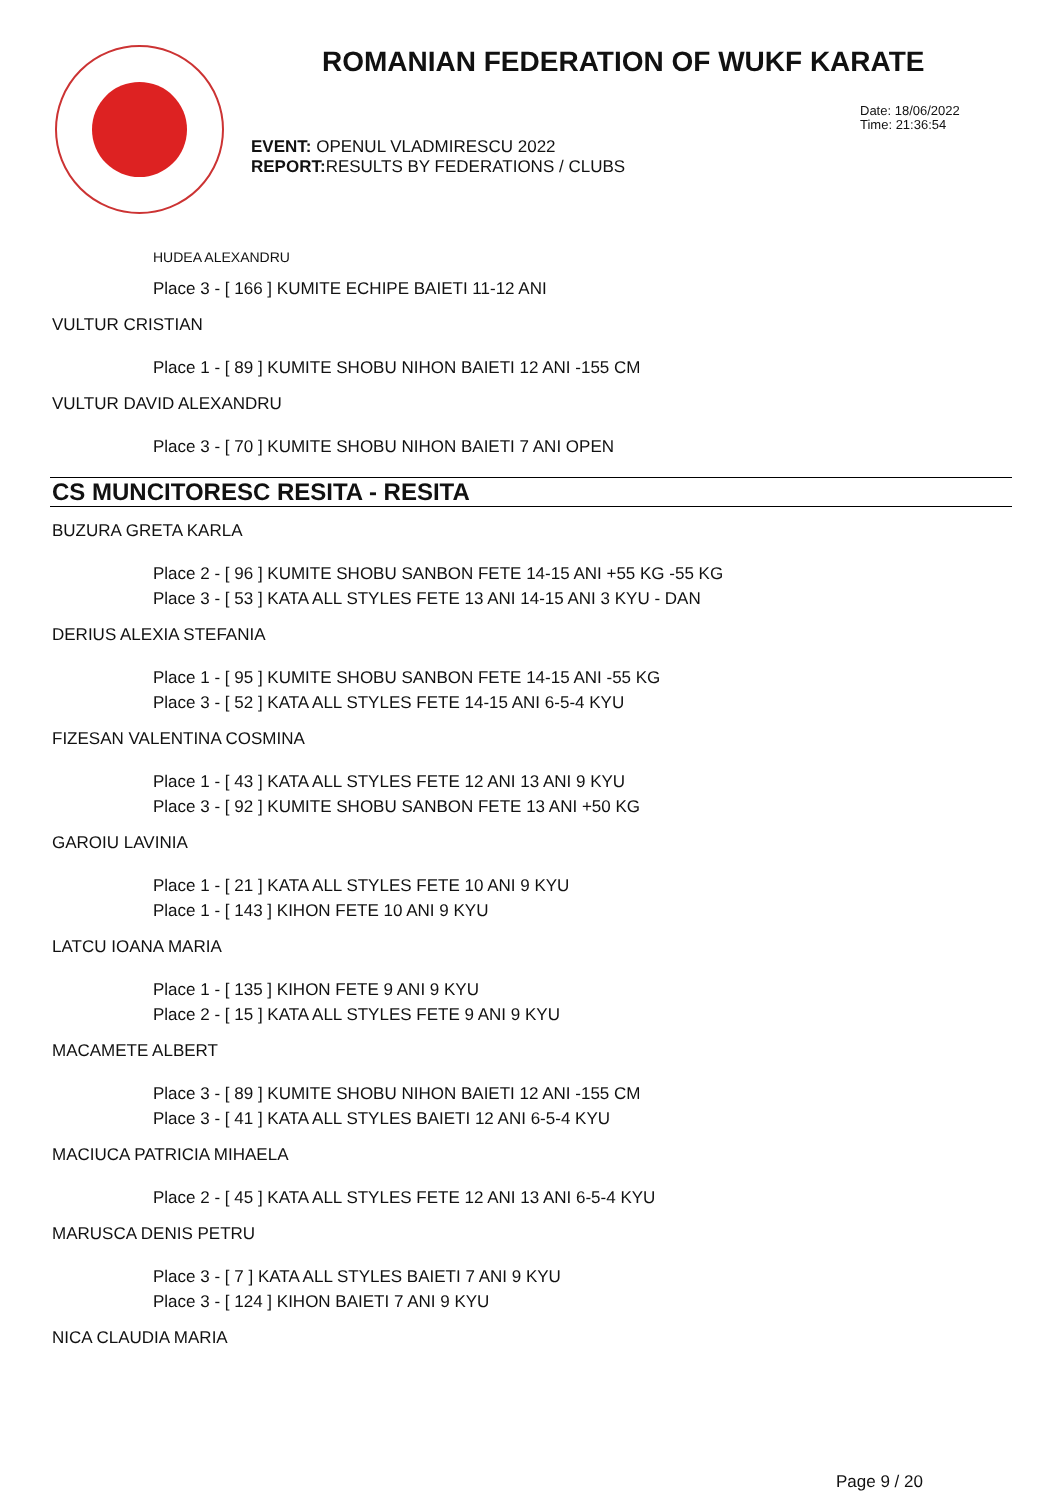ROMANIAN FEDERATION OF WUKF KARATE
Date: 18/06/2022
Time: 21:36:54
EVENT: OPENUL VLADMIRESCU 2022
REPORT: RESULTS BY FEDERATIONS / CLUBS
HUDEA ALEXANDRU
Place 3 - [ 166 ] KUMITE ECHIPE BAIETI 11-12 ANI
VULTUR CRISTIAN
Place 1 - [ 89 ] KUMITE SHOBU NIHON BAIETI 12 ANI -155 CM
VULTUR DAVID ALEXANDRU
Place 3 - [ 70 ] KUMITE SHOBU NIHON BAIETI 7 ANI OPEN
CS MUNCITORESC RESITA - RESITA
BUZURA GRETA KARLA
Place 2 - [ 96 ] KUMITE SHOBU SANBON FETE 14-15 ANI +55 KG -55 KG
Place 3 - [ 53 ] KATA ALL STYLES FETE 13 ANI 14-15 ANI 3 KYU - DAN
DERIUS ALEXIA STEFANIA
Place 1 - [ 95 ] KUMITE SHOBU SANBON FETE 14-15 ANI -55 KG
Place 3 - [ 52 ] KATA ALL STYLES FETE 14-15 ANI 6-5-4 KYU
FIZESAN VALENTINA COSMINA
Place 1 - [ 43 ] KATA ALL STYLES FETE 12 ANI 13 ANI 9 KYU
Place 3 - [ 92 ] KUMITE SHOBU SANBON FETE 13 ANI +50 KG
GAROIU LAVINIA
Place 1 - [ 21 ] KATA ALL STYLES FETE 10 ANI 9 KYU
Place 1 - [ 143 ] KIHON FETE 10 ANI 9 KYU
LATCU IOANA MARIA
Place 1 - [ 135 ] KIHON FETE 9 ANI 9 KYU
Place 2 - [ 15 ] KATA ALL STYLES FETE 9 ANI 9 KYU
MACAMETE ALBERT
Place 3 - [ 89 ] KUMITE SHOBU NIHON BAIETI 12 ANI -155 CM
Place 3 - [ 41 ] KATA ALL STYLES BAIETI 12 ANI 6-5-4 KYU
MACIUCA PATRICIA MIHAELA
Place 2 - [ 45 ] KATA ALL STYLES FETE 12 ANI 13 ANI 6-5-4 KYU
MARUSCA DENIS PETRU
Place 3 - [ 7 ] KATA ALL STYLES BAIETI 7 ANI 9 KYU
Place 3 - [ 124 ] KIHON BAIETI 7 ANI 9 KYU
NICA CLAUDIA MARIA
Page 9 / 20